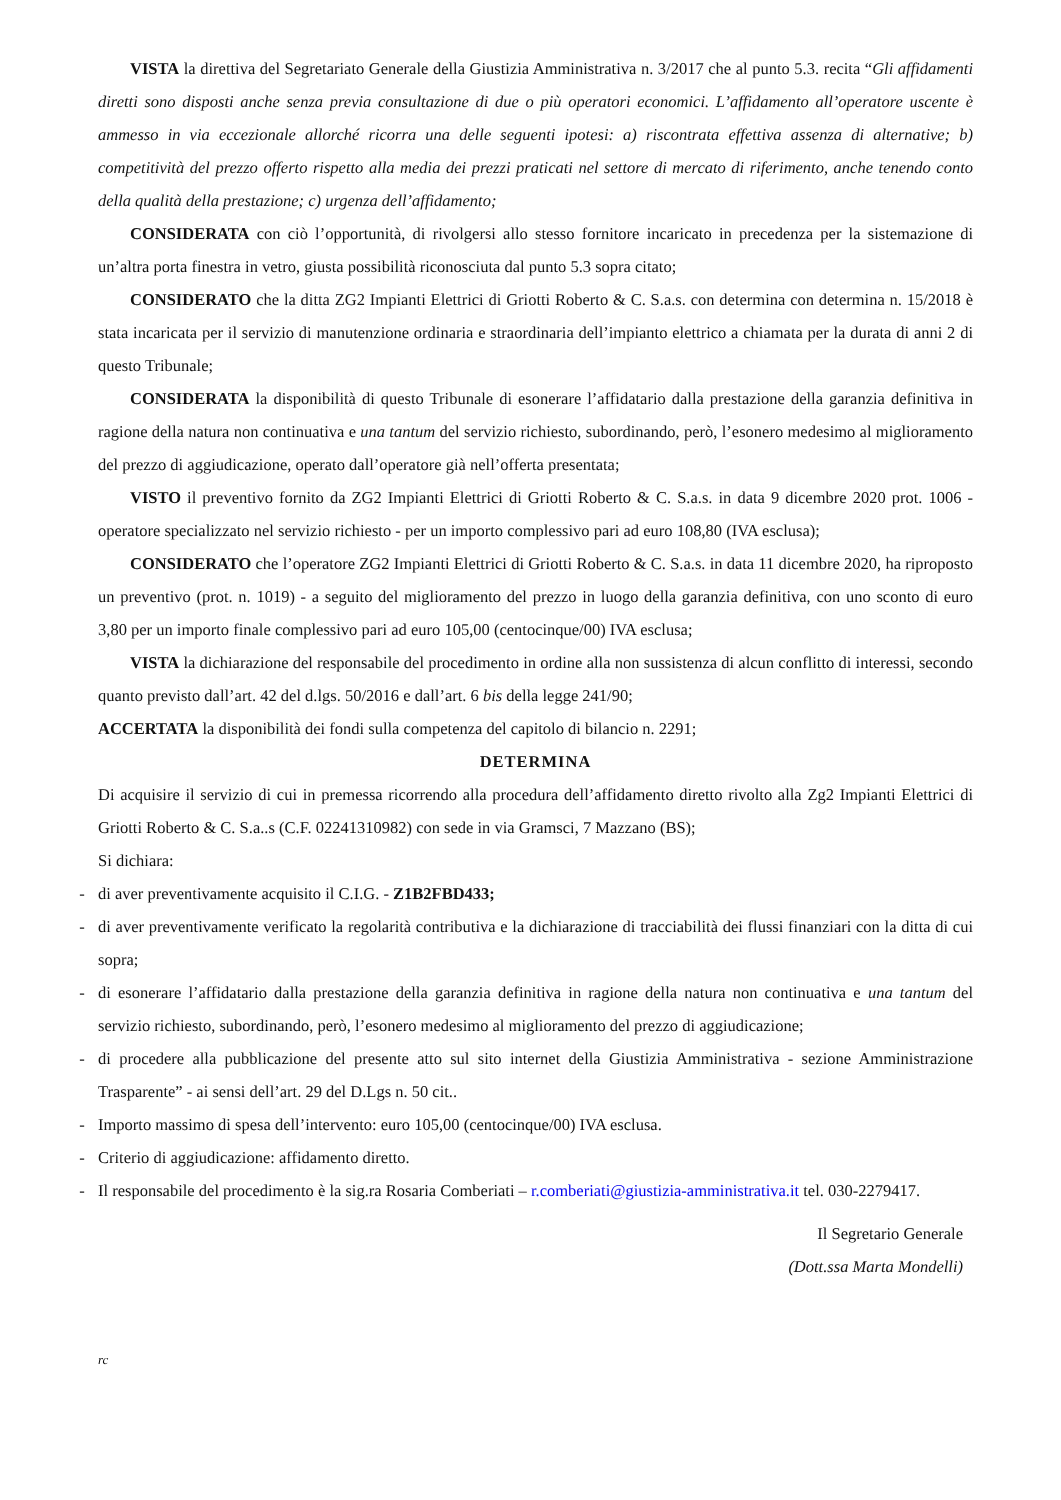VISTA la direttiva del Segretariato Generale della Giustizia Amministrativa n. 3/2017 che al punto 5.3. recita “Gli affidamenti diretti sono disposti anche senza previa consultazione di due o più operatori economici. L’affidamento all’operatore uscente è ammesso in via eccezionale allorché ricorra una delle seguenti ipotesi: a) riscontrata effettiva assenza di alternative; b) competitività del prezzo offerto rispetto alla media dei prezzi praticati nel settore di mercato di riferimento, anche tenendo conto della qualità della prestazione; c) urgenza dell’affidamento;
CONSIDERATA con ciò l’opportunità, di rivolgersi allo stesso fornitore incaricato in precedenza per la sistemazione di un’altra porta finestra in vetro, giusta possibilità riconosciuta dal punto 5.3 sopra citato;
CONSIDERATO che la ditta ZG2 Impianti Elettrici di Griotti Roberto & C. S.a.s. con determina con determina n. 15/2018 è stata incaricata per il servizio di manutenzione ordinaria e straordinaria dell’impianto elettrico a chiamata per la durata di anni 2 di questo Tribunale;
CONSIDERATA la disponibilità di questo Tribunale di esonerare l’affidatario dalla prestazione della garanzia definitiva in ragione della natura non continuativa e una tantum del servizio richiesto, subordinando, però, l’esonero medesimo al miglioramento del prezzo di aggiudicazione, operato dall’operatore già nell’offerta presentata;
VISTO il preventivo fornito da ZG2 Impianti Elettrici di Griotti Roberto & C. S.a.s. in data 9 dicembre 2020 prot. 1006 - operatore specializzato nel servizio richiesto - per un importo complessivo pari ad euro 108,80 (IVA esclusa);
CONSIDERATO che l’operatore ZG2 Impianti Elettrici di Griotti Roberto & C. S.a.s. in data 11 dicembre 2020, ha riproposto un preventivo (prot. n. 1019) - a seguito del miglioramento del prezzo in luogo della garanzia definitiva, con uno sconto di euro 3,80 per un importo finale complessivo pari ad euro 105,00 (centocinque/00) IVA esclusa;
VISTA la dichiarazione del responsabile del procedimento in ordine alla non sussistenza di alcun conflitto di interessi, secondo quanto previsto dall’art. 42 del d.lgs. 50/2016 e dall’art. 6 bis della legge 241/90;
ACCERTATA la disponibilità dei fondi sulla competenza del capitolo di bilancio n. 2291;
DETERMINA
Di acquisire il servizio di cui in premessa ricorrendo alla procedura dell’affidamento diretto rivolto alla Zg2 Impianti Elettrici di Griotti Roberto & C. S.a..s (C.F. 02241310982) con sede in via Gramsci, 7 Mazzano (BS);
Si dichiara:
- di aver preventivamente acquisito il C.I.G. - Z1B2FBD433;
- di aver preventivamente verificato la regolarità contributiva e la dichiarazione di tracciabilità dei flussi finanziari con la ditta di cui sopra;
- di esonerare l’affidatario dalla prestazione della garanzia definitiva in ragione della natura non continuativa e una tantum del servizio richiesto, subordinando, però, l’esonero medesimo al miglioramento del prezzo di aggiudicazione;
- di procedere alla pubblicazione del presente atto sul sito internet della Giustizia Amministrativa - sezione Amministrazione Trasparente” - ai sensi dell’art. 29 del D.Lgs n. 50 cit..
- Importo massimo di spesa dell’intervento: euro 105,00 (centocinque/00) IVA esclusa.
- Criterio di aggiudicazione: affidamento diretto.
- Il responsabile del procedimento è la sig.ra Rosaria Comberiati – r.comberiati@giustizia-amministrativa.it tel. 030-2279417.
Il Segretario Generale
(Dott.ssa Marta Mondelli)
rc